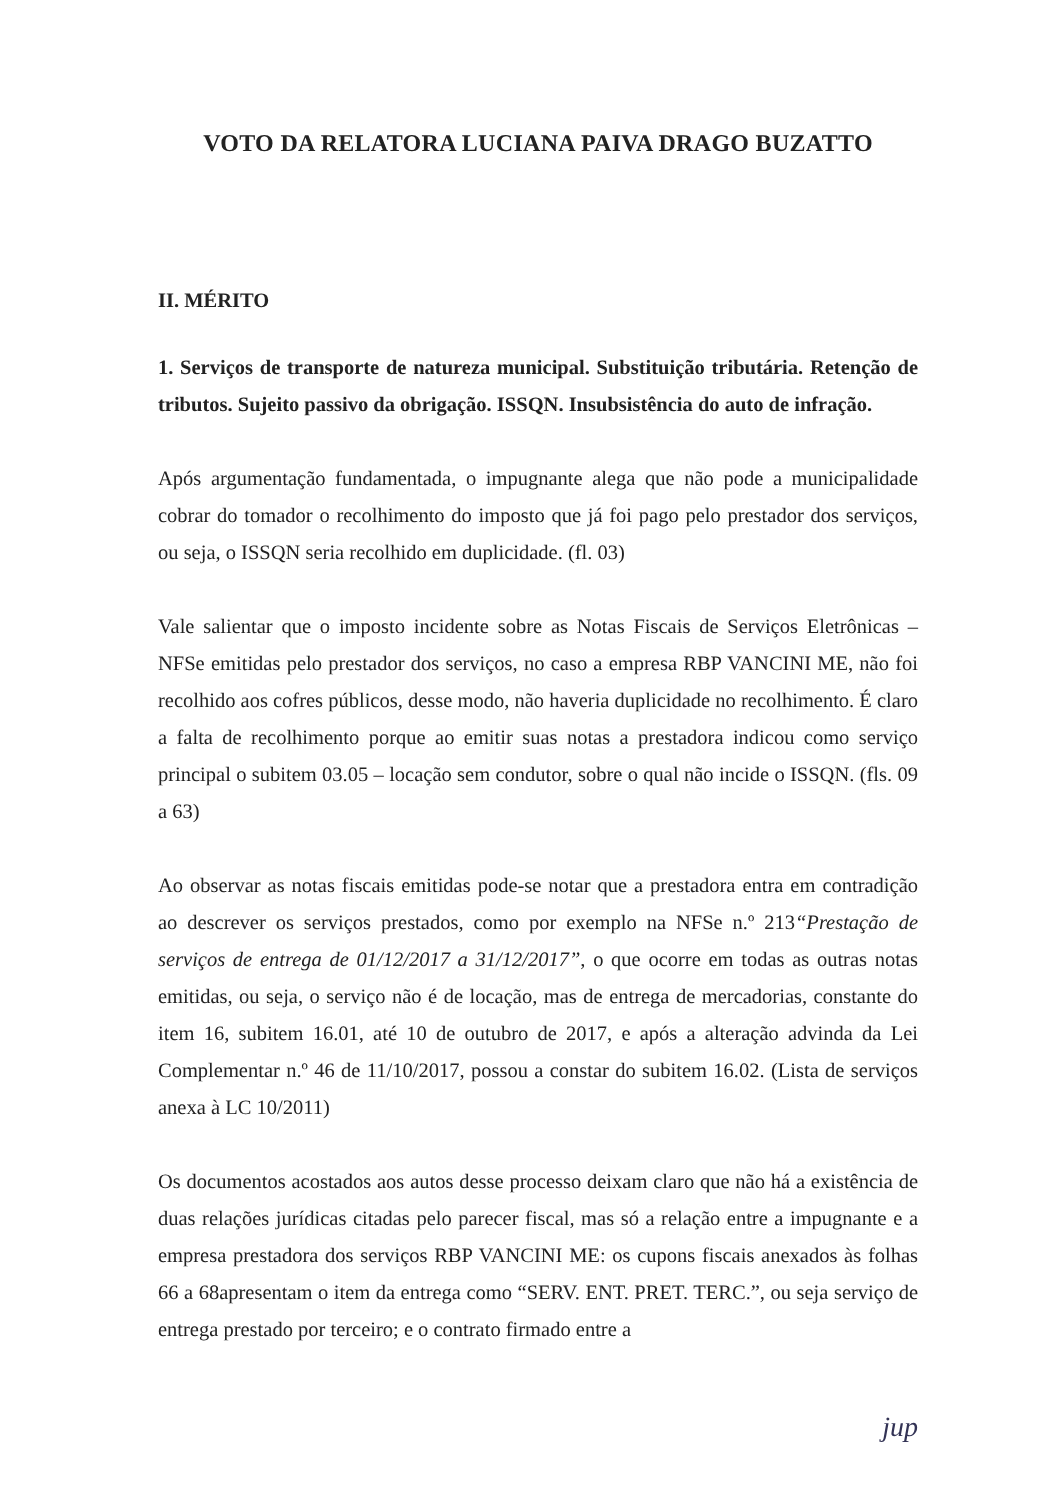VOTO DA RELATORA LUCIANA PAIVA DRAGO BUZATTO
II. MÉRITO
1. Serviços de transporte de natureza municipal. Substituição tributária. Retenção de tributos. Sujeito passivo da obrigação. ISSQN. Insubsistência do auto de infração.
Após argumentação fundamentada, o impugnante alega que não pode a municipalidade cobrar do tomador o recolhimento do imposto que já foi pago pelo prestador dos serviços, ou seja, o ISSQN seria recolhido em duplicidade. (fl. 03)
Vale salientar que o imposto incidente sobre as Notas Fiscais de Serviços Eletrônicas – NFSe emitidas pelo prestador dos serviços, no caso a empresa RBP VANCINI ME, não foi recolhido aos cofres públicos, desse modo, não haveria duplicidade no recolhimento. É claro a falta de recolhimento porque ao emitir suas notas a prestadora indicou como serviço principal o subitem 03.05 – locação sem condutor, sobre o qual não incide o ISSQN. (fls. 09 a 63)
Ao observar as notas fiscais emitidas pode-se notar que a prestadora entra em contradição ao descrever os serviços prestados, como por exemplo na NFSe n.º 213“Prestação de serviços de entrega de 01/12/2017 a 31/12/2017”, o que ocorre em todas as outras notas emitidas, ou seja, o serviço não é de locação, mas de entrega de mercadorias, constante do item 16, subitem 16.01, até 10 de outubro de 2017, e após a alteração advinda da Lei Complementar n.º 46 de 11/10/2017, possou a constar do subitem 16.02. (Lista de serviços anexa à LC 10/2011)
Os documentos acostados aos autos desse processo deixam claro que não há a existência de duas relações jurídicas citadas pelo parecer fiscal, mas só a relação entre a impugnante e a empresa prestadora dos serviços RBP VANCINI ME: os cupons fiscais anexados às folhas 66 a 68apresentam o item da entrega como “SERV. ENT. PRET. TERC.”, ou seja serviço de entrega prestado por terceiro; e o contrato firmado entre a
jup